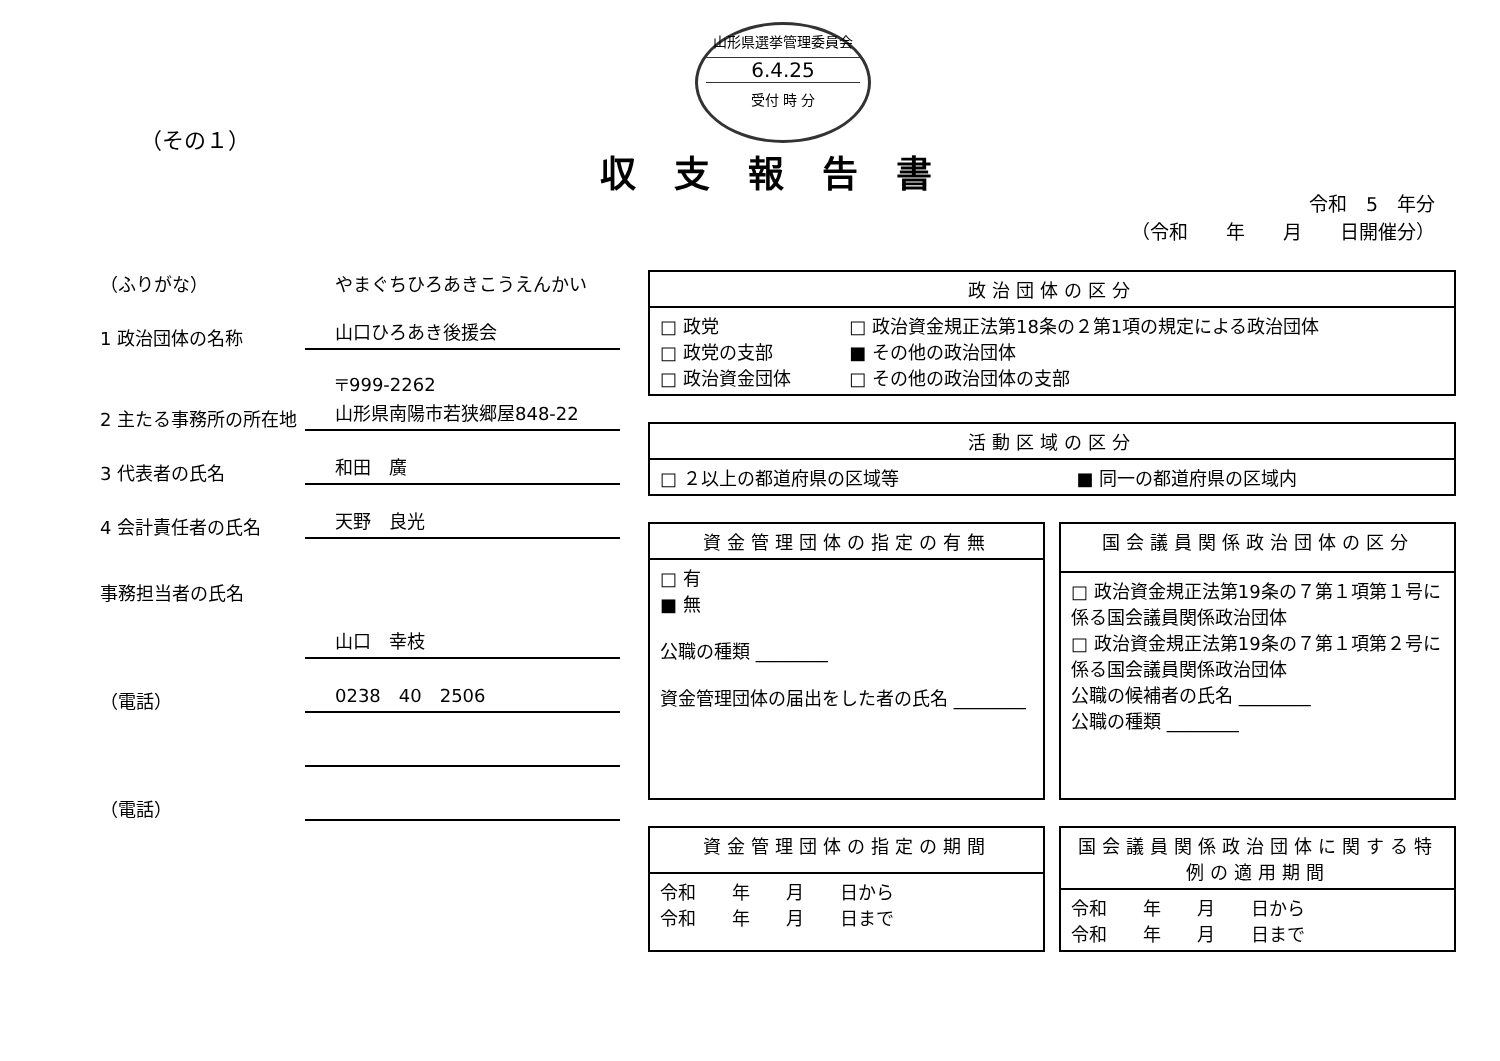山形県選挙管理委員会
6.4.25
受付 時 分
（その１）
収支報告書
令和　5　年分
（令和　　年　　月　　日開催分）
（ふりがな） やまぐちひろあきこうえんかい
1 政治団体の名称 山口ひろあき後援会
2 主たる事務所の所在地 〒999-2262
山形県南陽市若狭郷屋848-22
3 代表者の氏名 和田　廣
4 会計責任者の氏名 天野　良光
事務担当者の氏名
山口　幸枝
（電話） 0238　40　2506
（電話）
| 政治団体の区分 | |
| --- | --- |
| □ 政党 □ 政党の支部 □ 政治資金団体 | □ 政治資金規正法第18条の２第1項の規定による政治団体 ■ その他の政治団体 □ その他の政治団体の支部 |
| 活動区域の区分 | |
| --- | --- |
| □ ２以上の都道府県の区域等 | ■ 同一の都道府県の区域内 |
| 資金管理団体の指定の有無 |
| --- |
| □ 有 ■ 無 公職の種類 ________ 資金管理団体の届出をした者の氏名 ________ |
| 国会議員関係政治団体の区分 |
| --- |
| □ 政治資金規正法第19条の７第１項第１号に係る国会議員関係政治団体 □ 政治資金規正法第19条の７第１項第２号に係る国会議員関係政治団体 公職の候補者の氏名 ________ 公職の種類 ________ |
| 資金管理団体の指定の期間 |
| --- |
| 令和 年 月 日から 令和 年 月 日まで |
| 国会議員関係政治団体に関する特例の適用期間 |
| --- |
| 令和 年 月 日から 令和 年 月 日まで |